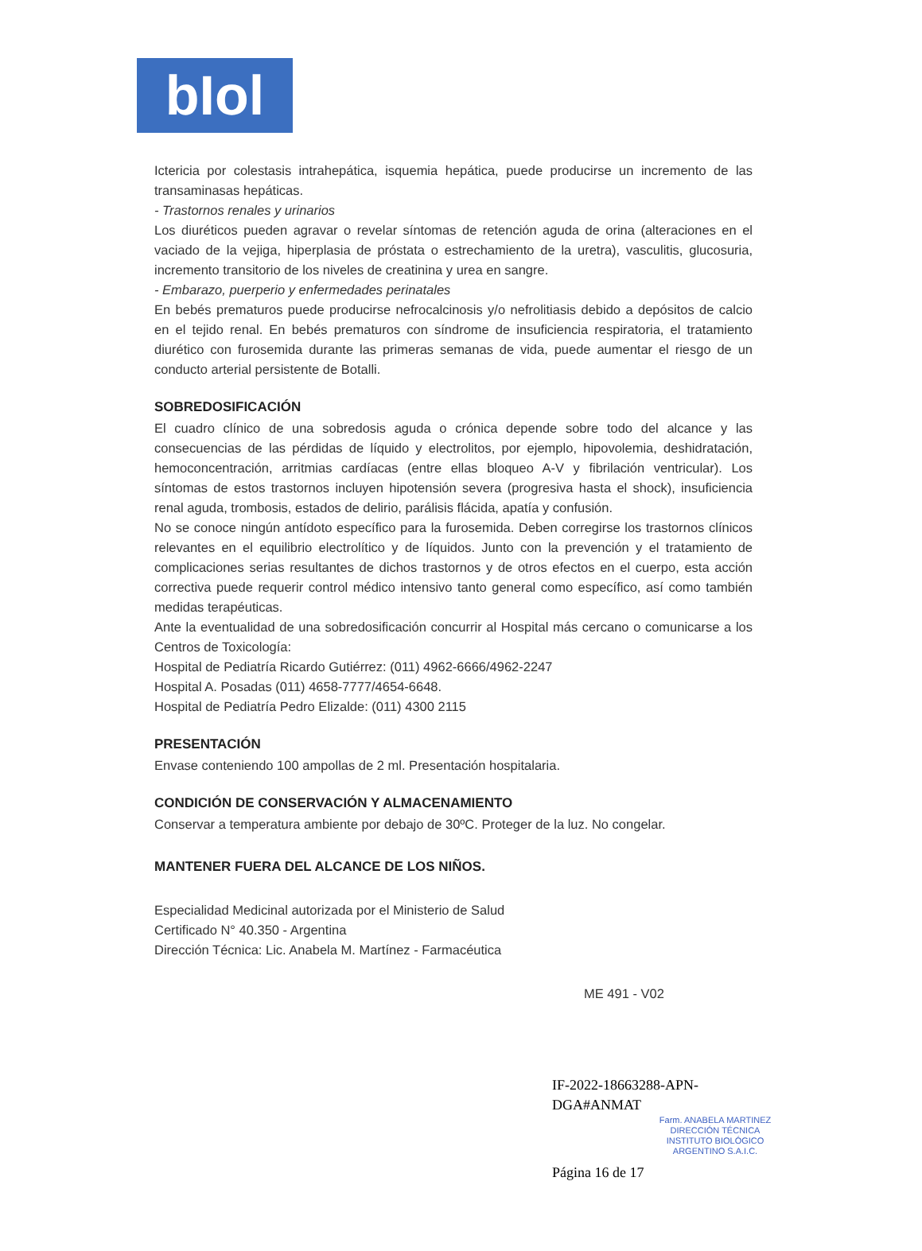bIol
Ictericia por colestasis intrahepática, isquemia hepática, puede producirse un incremento de las transaminasas hepáticas.
- Trastornos renales y urinarios
Los diuréticos pueden agravar o revelar síntomas de retención aguda de orina (alteraciones en el vaciado de la vejiga, hiperplasia de próstata o estrechamiento de la uretra), vasculitis, glucosuria, incremento transitorio de los niveles de creatinina y urea en sangre.
- Embarazo, puerperio y enfermedades perinatales
En bebés prematuros puede producirse nefrocalcinosis y/o nefrolitiasis debido a depósitos de calcio en el tejido renal. En bebés prematuros con síndrome de insuficiencia respiratoria, el tratamiento diurético con furosemida durante las primeras semanas de vida, puede aumentar el riesgo de un conducto arterial persistente de Botalli.
SOBREDOSIFICACIÓN
El cuadro clínico de una sobredosis aguda o crónica depende sobre todo del alcance y las consecuencias de las pérdidas de líquido y electrolitos, por ejemplo, hipovolemia, deshidratación, hemoconcentración, arritmias cardíacas (entre ellas bloqueo A-V y fibrilación ventricular). Los síntomas de estos trastornos incluyen hipotensión severa (progresiva hasta el shock), insuficiencia renal aguda, trombosis, estados de delirio, parálisis flácida, apatía y confusión.
No se conoce ningún antídoto específico para la furosemida. Deben corregirse los trastornos clínicos relevantes en el equilibrio electrolítico y de líquidos. Junto con la prevención y el tratamiento de complicaciones serias resultantes de dichos trastornos y de otros efectos en el cuerpo, esta acción correctiva puede requerir control médico intensivo tanto general como específico, así como también medidas terapéuticas.
Ante la eventualidad de una sobredosificación concurrir al Hospital más cercano o comunicarse a los Centros de Toxicología:
Hospital de Pediatría Ricardo Gutiérrez: (011) 4962-6666/4962-2247
Hospital A. Posadas (011) 4658-7777/4654-6648.
Hospital de Pediatría Pedro Elizalde: (011) 4300 2115
PRESENTACIÓN
Envase conteniendo 100 ampollas de 2 ml. Presentación hospitalaria.
CONDICIÓN DE CONSERVACIÓN Y ALMACENAMIENTO
Conservar a temperatura ambiente por debajo de 30ºC. Proteger de la luz. No congelar.
MANTENER FUERA DEL ALCANCE DE LOS NIÑOS.
Especialidad Medicinal autorizada por el Ministerio de Salud
Certificado N° 40.350 - Argentina
Dirección Técnica: Lic. Anabela M. Martínez - Farmacéutica
ME 491 - V02
IF-2022-18663288-APN-DGA#ANMAT
Farm. ANABELA MARTINEZ
DIRECCIÓN TÉCNICA
INSTITUTO BIOLÓGICO
ARGENTINO S.A.I.C.
Página 16 de 17